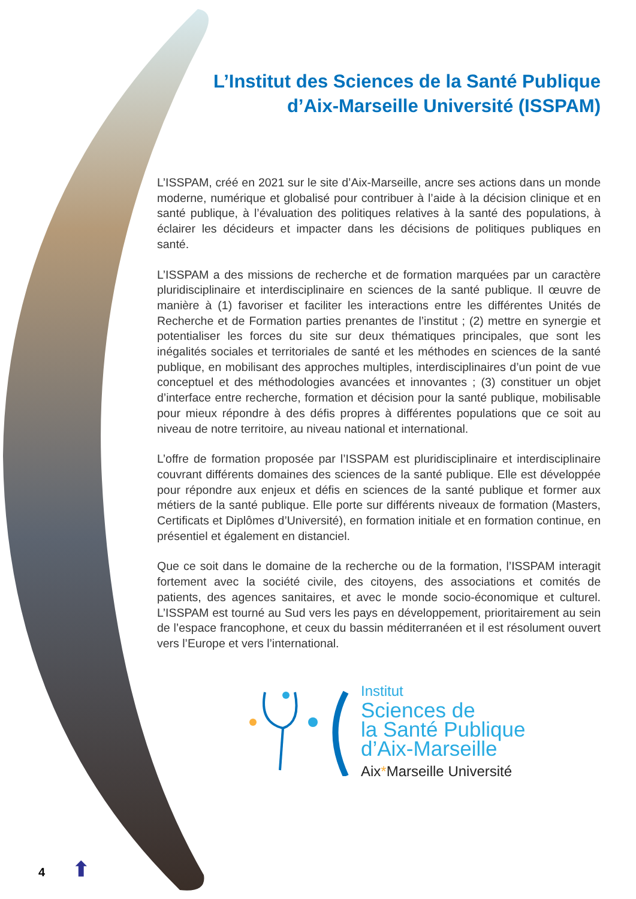L’Institut des Sciences de la Santé Publique d’Aix-Marseille Université (ISSPAM)
L’ISSPAM, créé en 2021 sur le site d’Aix-Marseille, ancre ses actions dans un monde moderne, numérique et globalisé pour contribuer à l’aide à la décision clinique et en santé publique, à l’évaluation des politiques relatives à la santé des populations, à éclairer les décideurs et impacter dans les décisions de politiques publiques en santé.
L’ISSPAM a des missions de recherche et de formation marquées par un caractère pluridisciplinaire et interdisciplinaire en sciences de la santé publique. Il œuvre de manière à (1) favoriser et faciliter les interactions entre les différentes Unités de Recherche et de Formation parties prenantes de l’institut ; (2) mettre en synergie et potentialiser les forces du site sur deux thématiques principales, que sont les inégalités sociales et territoriales de santé et les méthodes en sciences de la santé publique, en mobilisant des approches multiples, interdisciplinaires d’un point de vue conceptuel et des méthodologies avancées et innovantes ; (3) constituer un objet d’interface entre recherche, formation et décision pour la santé publique, mobilisable pour mieux répondre à des défis propres à différentes populations que ce soit au niveau de notre territoire, au niveau national et international.
L’offre de formation proposée par l’ISSPAM est pluridisciplinaire et interdisciplinaire couvrant différents domaines des sciences de la santé publique. Elle est développée pour répondre aux enjeux et défis en sciences de la santé publique et former aux métiers de la santé publique. Elle porte sur différents niveaux de formation (Masters, Certificats et Diplômes d’Université), en formation initiale et en formation continue, en présentiel et également en distanciel.
Que ce soit dans le domaine de la recherche ou de la formation, l’ISSPAM interagit fortement avec la société civile, des citoyens, des associations et comités de patients, des agences sanitaires, et avec le monde socio-économique et culturel. L’ISSPAM est tourné au Sud vers les pays en développement, prioritairement au sein de l’espace francophone, et ceux du bassin méditerranéen et il est résolument ouvert vers l’Europe et vers l’international.
Institut
Sciences de
la Santé Publique
d’Aix-Marseille
Aix*Marseille Université
4 ⬆